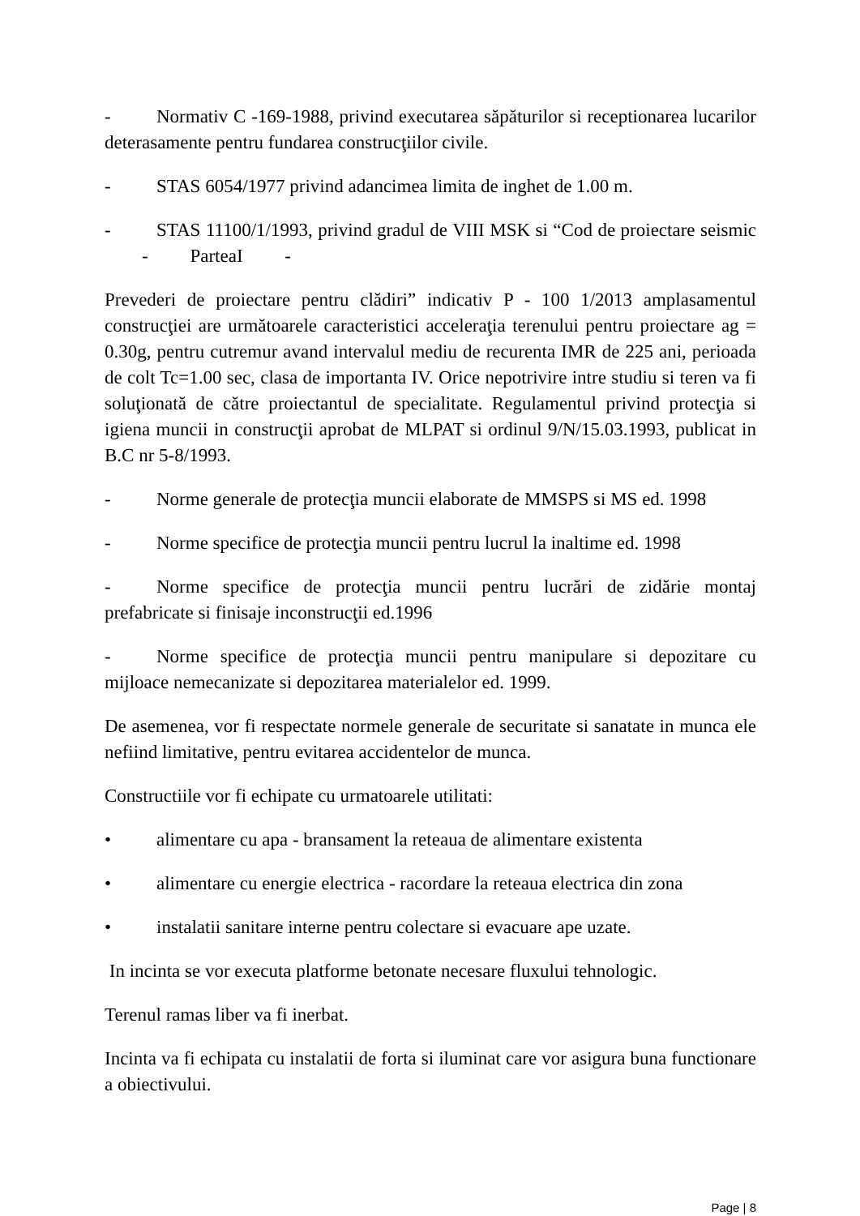- Normativ C -169-1988, privind executarea săpăturilor si receptionarea lucarilor deterasamente pentru fundarea construcţiilor civile.
- STAS 6054/1977 privind adancimea limita de inghet de 1.00 m.
- STAS 11100/1/1993, privind gradul de VIII MSK si “Cod de proiectare seismic - ParteaI -
Prevederi de proiectare pentru clădiri” indicativ P - 100 1/2013 amplasamentul construcţiei are următoarele caracteristici acceleraţia terenului pentru proiectare ag = 0.30g, pentru cutremur avand intervalul mediu de recurenta IMR de 225 ani, perioada de colt Tc=1.00 sec, clasa de importanta IV. Orice nepotrivire intre studiu si teren va fi soluţionată de către proiectantul de specialitate. Regulamentul privind protecţia si igiena muncii in construcţii aprobat de MLPAT si ordinul 9/N/15.03.1993, publicat in B.C nr 5-8/1993.
- Norme generale de protecţia muncii elaborate de MMSPS si MS ed. 1998
- Norme specifice de protecţia muncii pentru lucrul la inaltime ed. 1998
- Norme specifice de protecţia muncii pentru lucrări de zidărie montaj prefabricate si finisaje inconstrucţii ed.1996
- Norme specifice de protecţia muncii pentru manipulare si depozitare cu mijloace nemecanizate si depozitarea materialelor ed. 1999.
De asemenea, vor fi respectate normele generale de securitate si sanatate in munca ele nefiind limitative, pentru evitarea accidentelor de munca.
Constructiile vor fi echipate cu urmatoarele utilitati:
• alimentare cu apa - bransament la reteaua de alimentare existenta
• alimentare cu energie electrica - racordare la reteaua electrica din zona
• instalatii sanitare interne pentru colectare si evacuare ape uzate.
In incinta se vor executa platforme betonate necesare fluxului tehnologic.
Terenul ramas liber va fi inerbat.
Incinta va fi echipata cu instalatii de forta si iluminat care vor asigura buna functionare a obiectivului.
Page | 8